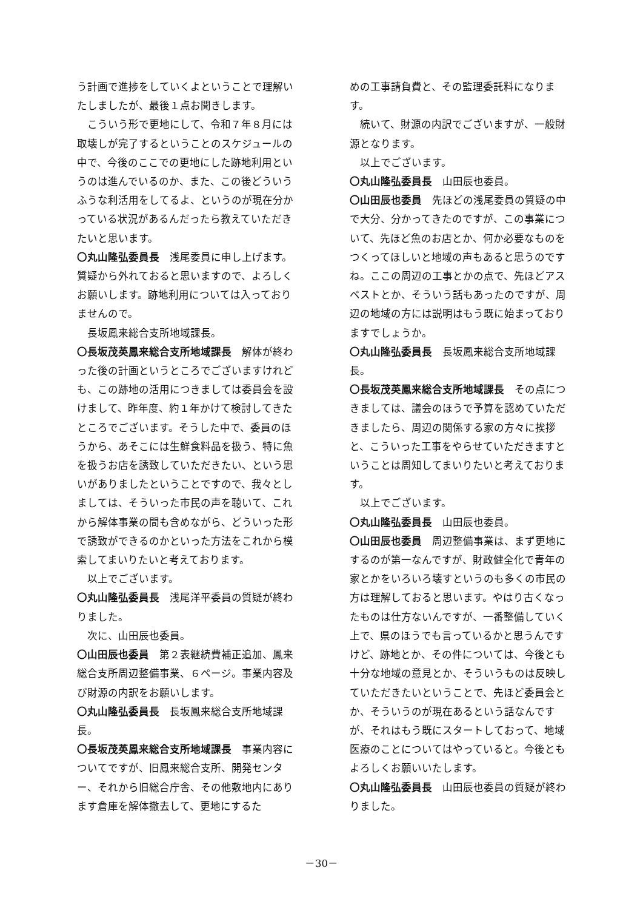う計画で進捗をしていくよということで理解いたしましたが、最後１点お聞きします。
こういう形で更地にして、令和７年８月には取壊しが完了するということのスケジュールの中で、今後のここでの更地にした跡地利用というのは進んでいるのか、また、この後どういうふうな利活用をしてるよ、というのが現在分かっている状況があるんだったら教えていただきたいと思います。
〇丸山隆弘委員長　浅尾委員に申し上げます。質疑から外れておると思いますので、よろしくお願いします。跡地利用については入っておりませんので。
長坂鳳来総合支所地域課長。
〇長坂茂英鳳来総合支所地域課長　解体が終わった後の計画というところでございますけれども、この跡地の活用につきましては委員会を設けまして、昨年度、約１年かけて検討してきたところでございます。そうした中で、委員のほうから、あそこには生鮮食料品を扱う、特に魚を扱うお店を誘致していただきたい、という思いがありましたということですので、我々としましては、そういった市民の声を聴いて、これから解体事業の間も含めながら、どういった形で誘致ができるのかといった方法をこれから模索してまいりたいと考えております。
以上でございます。
〇丸山隆弘委員長　浅尾洋平委員の質疑が終わりました。
次に、山田辰也委員。
〇山田辰也委員　第２表継続費補正追加、鳳来総合支所周辺整備事業、６ページ。事業内容及び財源の内訳をお願いします。
〇丸山隆弘委員長　長坂鳳来総合支所地域課長。
〇長坂茂英鳳来総合支所地域課長　事業内容についてですが、旧鳳来総合支所、開発センター、それから旧総合庁舎、その他敷地内にあります倉庫を解体撤去して、更地にするた
めの工事請負費と、その監理委託料になります。
続いて、財源の内訳でございますが、一般財源となります。
以上でございます。
〇丸山隆弘委員長　山田辰也委員。
〇山田辰也委員　先ほどの浅尾委員の質疑の中で大分、分かってきたのですが、この事業について、先ほど魚のお店とか、何か必要なものをつくってほしいと地域の声もあると思うのですね。ここの周辺の工事とかの点で、先ほどアスベストとか、そういう話もあったのですが、周辺の地域の方には説明はもう既に始まっておりますでしょうか。
〇丸山隆弘委員長　長坂鳳来総合支所地域課長。
〇長坂茂英鳳来総合支所地域課長　その点につきましては、議会のほうで予算を認めていただきましたら、周辺の関係する家の方々に挨拶と、こういった工事をやらせていただきますということは周知してまいりたいと考えております。
以上でございます。
〇丸山隆弘委員長　山田辰也委員。
〇山田辰也委員　周辺整備事業は、まず更地にするのが第一なんですが、財政健全化で青年の家とかをいろいろ壊すというのも多くの市民の方は理解しておると思います。やはり古くなったものは仕方ないんですが、一番整備していく上で、県のほうでも言っているかと思うんですけど、跡地とか、その件については、今後とも十分な地域の意見とか、そういうものは反映していただきたいということで、先ほど委員会とか、そういうのが現在あるという話なんですが、それはもう既にスタートしておって、地域医療のことについてはやっていると。今後ともよろしくお願いいたします。
〇丸山隆弘委員長　山田辰也委員の質疑が終わりました。
－30－